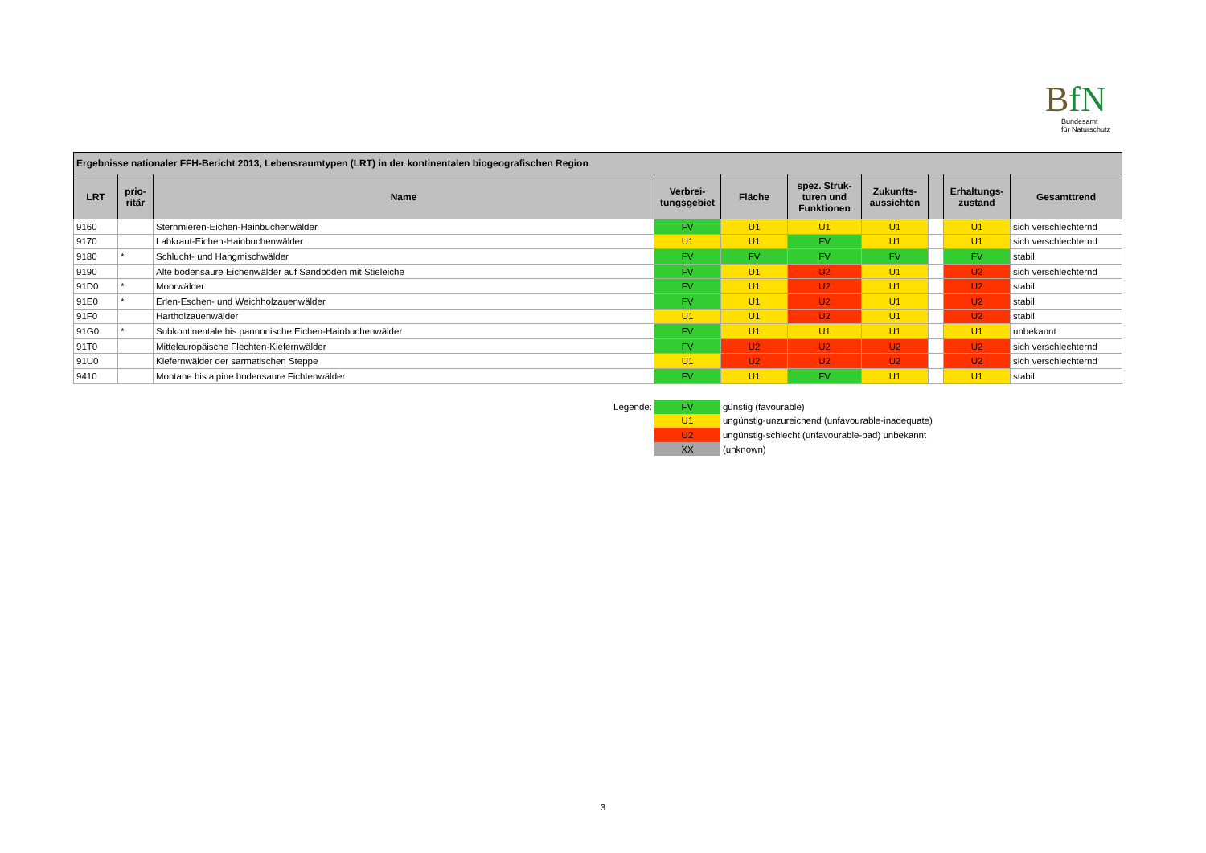BfN
Bundesamt
für Naturschutz
| Ergebnisse nationaler FFH-Bericht 2013, Lebensraumtypen (LRT) in der kontinentalen biogeografischen Region | | | | | | | | | |
| --- | --- | --- | --- | --- | --- | --- | --- | --- | --- |
| LRT | prio- ritär | Name | Verbrei- tungsgebiet | Fläche | spez. Struk- turen und Funktionen | Zukunfts- aussichten | | Erhaltungs- zustand | Gesamttrend |
| 9160 | | Sternmieren-Eichen-Hainbuchenwälder | FV | U1 | U1 | U1 | | U1 | sich verschlechternd |
| 9170 | | Labkraut-Eichen-Hainbuchenwälder | U1 | U1 | FV | U1 | | U1 | sich verschlechternd |
| 9180 | * | Schlucht- und Hangmischwälder | FV | FV | FV | FV | | FV | stabil |
| 9190 | | Alte bodensaure Eichenwälder auf Sandböden mit Stieleiche | FV | U1 | U2 | U1 | | U2 | sich verschlechternd |
| 91D0 | * | Moorwälder | FV | U1 | U2 | U1 | | U2 | stabil |
| 91E0 | * | Erlen-Eschen- und Weichholzauenwälder | FV | U1 | U2 | U1 | | U2 | stabil |
| 91F0 | | Hartholzauenwälder | U1 | U1 | U2 | U1 | | U2 | stabil |
| 91G0 | * | Subkontinentale bis pannonische Eichen-Hainbuchenwälder | FV | U1 | U1 | U1 | | U1 | unbekannt |
| 91T0 | | Mitteleuropäische Flechten-Kiefernwälder | FV | U2 | U2 | U2 | | U2 | sich verschlechternd |
| 91U0 | | Kiefernwälder der sarmatischen Steppe | U1 | U2 | U2 | U2 | | U2 | sich verschlechternd |
| 9410 | | Montane bis alpine bodensaure Fichtenwälder | FV | U1 | FV | U1 | | U1 | stabil |
| Legende: | FV | günstig (favourable) |
| | U1 | ungünstig-unzureichend (unfavourable-inadequate) |
| | U2 | ungünstig-schlecht (unfavourable-bad) unbekannt |
| | XX | (unknown) |
3